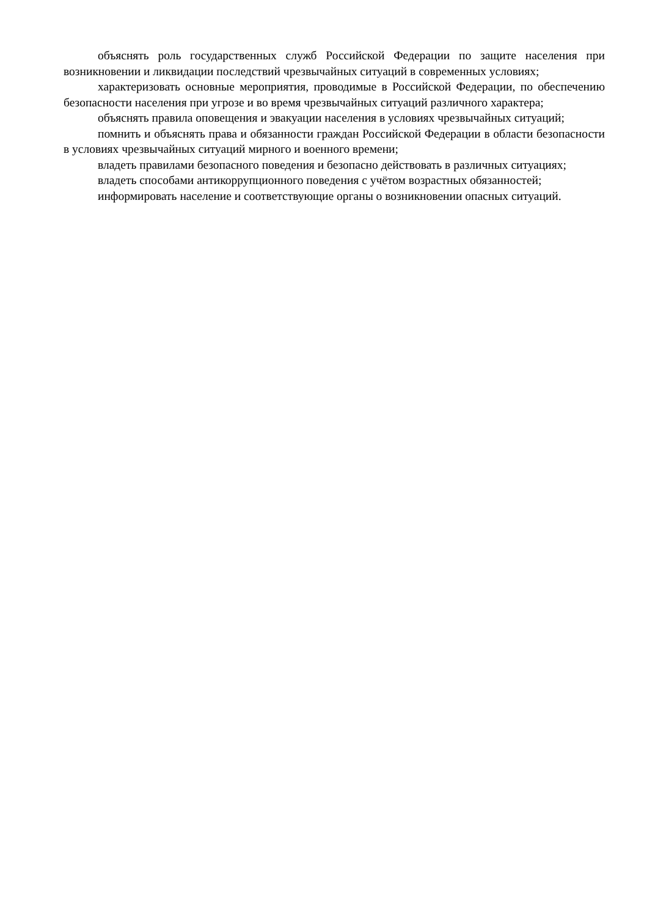объяснять роль государственных служб Российской Федерации по защите населения при возникновении и ликвидации последствий чрезвычайных ситуаций в современных условиях;
характеризовать основные мероприятия, проводимые в Российской Федерации, по обеспечению безопасности населения при угрозе и во время чрезвычайных ситуаций различного характера;
объяснять правила оповещения и эвакуации населения в условиях чрезвычайных ситуаций;
помнить и объяснять права и обязанности граждан Российской Федерации в области безопасности в условиях чрезвычайных ситуаций мирного и военного времени;
владеть правилами безопасного поведения и безопасно действовать в различных ситуациях;
владеть способами антикоррупционного поведения с учётом возрастных обязанностей;
информировать население и соответствующие органы о возникновении опасных ситуаций.